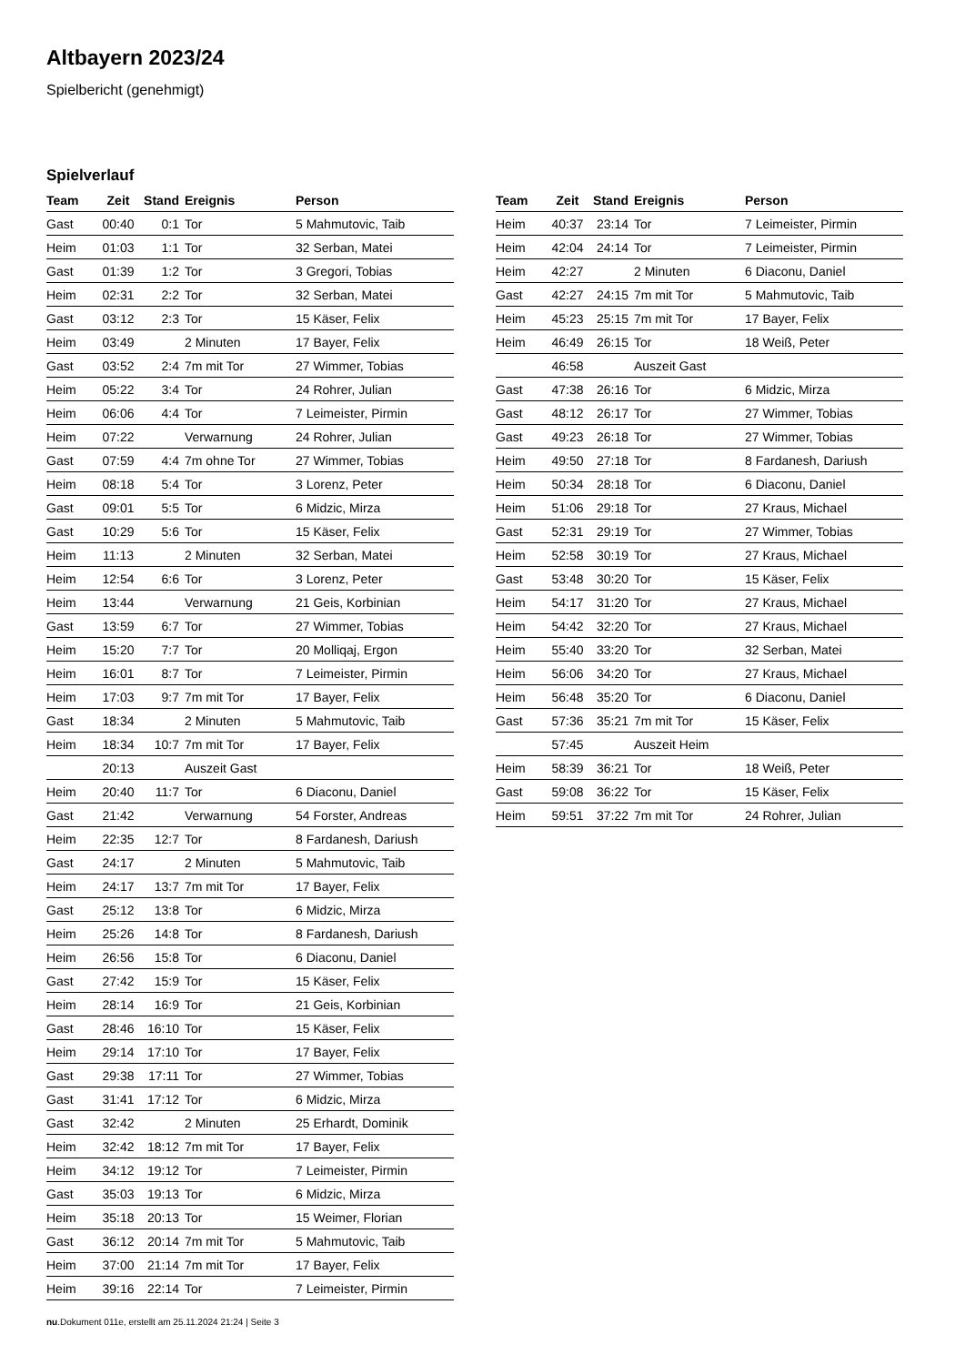Altbayern 2023/24
Spielbericht (genehmigt)
Spielverlauf
| Team | Zeit | Stand | Ereignis | Person |
| --- | --- | --- | --- | --- |
| Gast | 00:40 | 0:1 | Tor | 5 Mahmutovic, Taib |
| Heim | 01:03 | 1:1 | Tor | 32 Serban, Matei |
| Gast | 01:39 | 1:2 | Tor | 3 Gregori, Tobias |
| Heim | 02:31 | 2:2 | Tor | 32 Serban, Matei |
| Gast | 03:12 | 2:3 | Tor | 15 Käser, Felix |
| Heim | 03:49 | | 2 Minuten | 17 Bayer, Felix |
| Gast | 03:52 | 2:4 | 7m mit Tor | 27 Wimmer, Tobias |
| Heim | 05:22 | 3:4 | Tor | 24 Rohrer, Julian |
| Heim | 06:06 | 4:4 | Tor | 7 Leimeister, Pirmin |
| Heim | 07:22 | | Verwarnung | 24 Rohrer, Julian |
| Gast | 07:59 | 4:4 | 7m ohne Tor | 27 Wimmer, Tobias |
| Heim | 08:18 | 5:4 | Tor | 3 Lorenz, Peter |
| Gast | 09:01 | 5:5 | Tor | 6 Midzic, Mirza |
| Gast | 10:29 | 5:6 | Tor | 15 Käser, Felix |
| Heim | 11:13 | | 2 Minuten | 32 Serban, Matei |
| Heim | 12:54 | 6:6 | Tor | 3 Lorenz, Peter |
| Heim | 13:44 | | Verwarnung | 21 Geis, Korbinian |
| Gast | 13:59 | 6:7 | Tor | 27 Wimmer, Tobias |
| Heim | 15:20 | 7:7 | Tor | 20 Molliqaj, Ergon |
| Heim | 16:01 | 8:7 | Tor | 7 Leimeister, Pirmin |
| Heim | 17:03 | 9:7 | 7m mit Tor | 17 Bayer, Felix |
| Gast | 18:34 | | 2 Minuten | 5 Mahmutovic, Taib |
| Heim | 18:34 | 10:7 | 7m mit Tor | 17 Bayer, Felix |
| | 20:13 | | Auszeit Gast | |
| Heim | 20:40 | 11:7 | Tor | 6 Diaconu, Daniel |
| Gast | 21:42 | | Verwarnung | 54 Forster, Andreas |
| Heim | 22:35 | 12:7 | Tor | 8 Fardanesh, Dariush |
| Gast | 24:17 | | 2 Minuten | 5 Mahmutovic, Taib |
| Heim | 24:17 | 13:7 | 7m mit Tor | 17 Bayer, Felix |
| Gast | 25:12 | 13:8 | Tor | 6 Midzic, Mirza |
| Heim | 25:26 | 14:8 | Tor | 8 Fardanesh, Dariush |
| Heim | 26:56 | 15:8 | Tor | 6 Diaconu, Daniel |
| Gast | 27:42 | 15:9 | Tor | 15 Käser, Felix |
| Heim | 28:14 | 16:9 | Tor | 21 Geis, Korbinian |
| Gast | 28:46 | 16:10 | Tor | 15 Käser, Felix |
| Heim | 29:14 | 17:10 | Tor | 17 Bayer, Felix |
| Gast | 29:38 | 17:11 | Tor | 27 Wimmer, Tobias |
| Gast | 31:41 | 17:12 | Tor | 6 Midzic, Mirza |
| Gast | 32:42 | | 2 Minuten | 25 Erhardt, Dominik |
| Heim | 32:42 | 18:12 | 7m mit Tor | 17 Bayer, Felix |
| Heim | 34:12 | 19:12 | Tor | 7 Leimeister, Pirmin |
| Gast | 35:03 | 19:13 | Tor | 6 Midzic, Mirza |
| Heim | 35:18 | 20:13 | Tor | 15 Weimer, Florian |
| Gast | 36:12 | 20:14 | 7m mit Tor | 5 Mahmutovic, Taib |
| Heim | 37:00 | 21:14 | 7m mit Tor | 17 Bayer, Felix |
| Heim | 39:16 | 22:14 | Tor | 7 Leimeister, Pirmin |
| Team | Zeit | Stand | Ereignis | Person |
| --- | --- | --- | --- | --- |
| Heim | 40:37 | 23:14 | Tor | 7 Leimeister, Pirmin |
| Heim | 42:04 | 24:14 | Tor | 7 Leimeister, Pirmin |
| Heim | 42:27 | | 2 Minuten | 6 Diaconu, Daniel |
| Gast | 42:27 | 24:15 | 7m mit Tor | 5 Mahmutovic, Taib |
| Heim | 45:23 | 25:15 | 7m mit Tor | 17 Bayer, Felix |
| Heim | 46:49 | 26:15 | Tor | 18 Weiß, Peter |
| | 46:58 | | Auszeit Gast | |
| Gast | 47:38 | 26:16 | Tor | 6 Midzic, Mirza |
| Gast | 48:12 | 26:17 | Tor | 27 Wimmer, Tobias |
| Gast | 49:23 | 26:18 | Tor | 27 Wimmer, Tobias |
| Heim | 49:50 | 27:18 | Tor | 8 Fardanesh, Dariush |
| Heim | 50:34 | 28:18 | Tor | 6 Diaconu, Daniel |
| Heim | 51:06 | 29:18 | Tor | 27 Kraus, Michael |
| Gast | 52:31 | 29:19 | Tor | 27 Wimmer, Tobias |
| Heim | 52:58 | 30:19 | Tor | 27 Kraus, Michael |
| Gast | 53:48 | 30:20 | Tor | 15 Käser, Felix |
| Heim | 54:17 | 31:20 | Tor | 27 Kraus, Michael |
| Heim | 54:42 | 32:20 | Tor | 27 Kraus, Michael |
| Heim | 55:40 | 33:20 | Tor | 32 Serban, Matei |
| Heim | 56:06 | 34:20 | Tor | 27 Kraus, Michael |
| Heim | 56:48 | 35:20 | Tor | 6 Diaconu, Daniel |
| Gast | 57:36 | 35:21 | 7m mit Tor | 15 Käser, Felix |
| | 57:45 | | Auszeit Heim | |
| Heim | 58:39 | 36:21 | Tor | 18 Weiß, Peter |
| Gast | 59:08 | 36:22 | Tor | 15 Käser, Felix |
| Heim | 59:51 | 37:22 | 7m mit Tor | 24 Rohrer, Julian |
nu.Dokument 011e, erstellt am 25.11.2024 21:24 | Seite 3